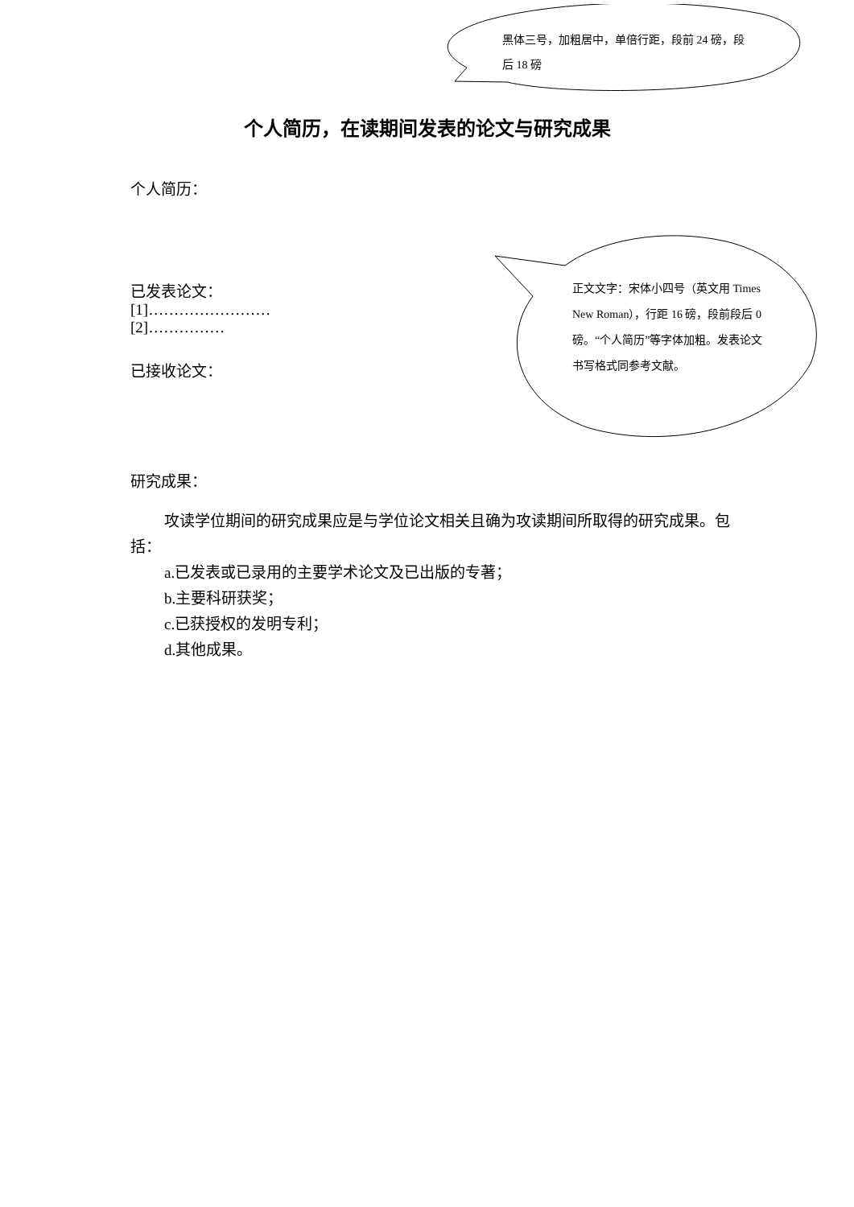黑体三号，加粗居中，单倍行距，段前 24 磅，段后 18 磅
正文文字：宋体小四号（英文用 Times New Roman），行距 16 磅，段前段后 0 磅。“个人简历”等字体加粗。发表论文书写格式同参考文献。
个人简历，在读期间发表的论文与研究成果
个人简历：
已发表论文：
[1]……………………
[2]……………
已接收论文：
研究成果：
攻读学位期间的研究成果应是与学位论文相关且确为攻读期间所取得的研究成果。包括：
a.已发表或已录用的主要学术论文及已出版的专著；
b.主要科研获奖；
c.已获授权的发明专利；
d.其他成果。